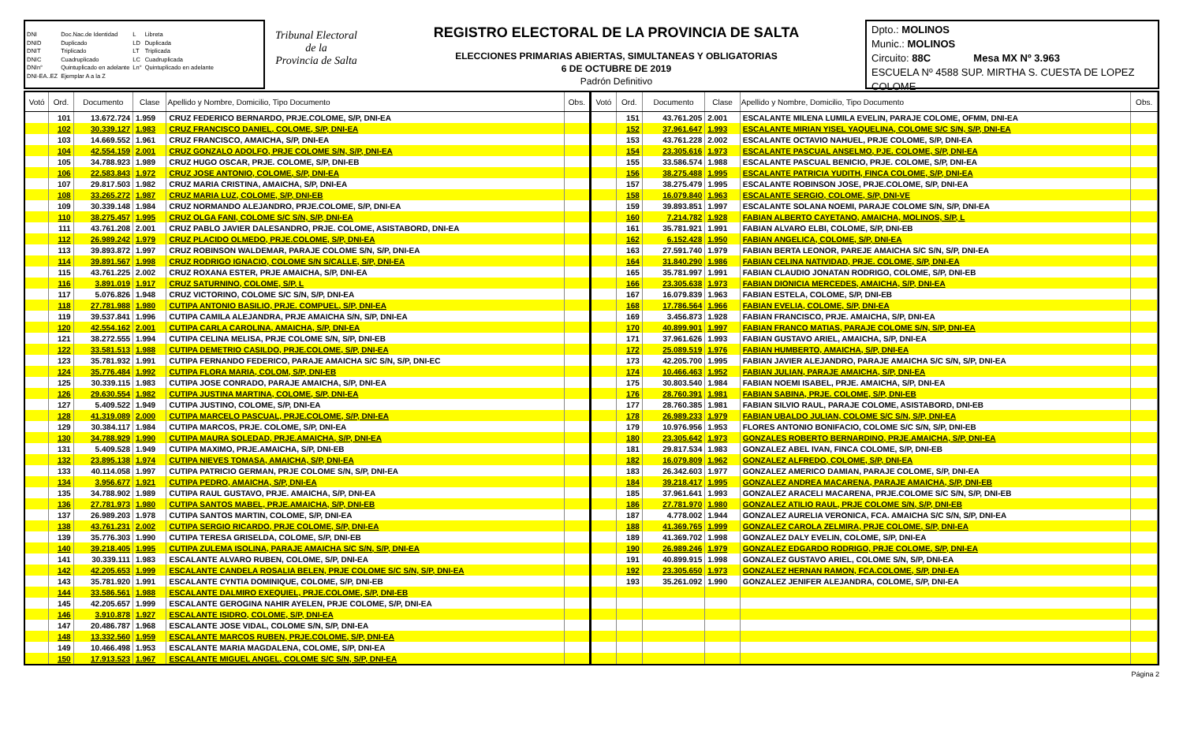| DNI | Doc.Nac.de Identidad | L | Libreta |
| DNID | Duplicado | LD | Duplicada |
| DNIT | Triplicado | LT | Triplicada |
| DNIC | Cuadruplicado | LC | Cuadruplicada |
| DNIn° | Quintuplicado en adelante | Ln° | Quintuplicado en adelante |
| DNI-EA..EZ | Ejemplar A a la Z | | |
Tribunal Electoral
de la
Provincia de Salta
REGISTRO ELECTORAL DE LA PROVINCIA DE SALTA
ELECCIONES PRIMARIAS ABIERTAS, SIMULTANEAS Y OBLIGATORIAS
6 DE OCTUBRE DE 2019
Padrón Definitivo
Dpto.: MOLINOS
Munic.: MOLINOS
Circuito: 88C Mesa MX Nº 3.963
ESCUELA Nº 4588 SUP. MIRTHA S. CUESTA DE LOPEZ COLOME
| Votó | Ord. | Documento | Clase | Apellido y Nombre, Domicilio, Tipo Documento | Obs. |
| --- | --- | --- | --- | --- | --- |
| | 101 | 13.672.724 | 1.959 | CRUZ FEDERICO BERNARDO, PRJE.COLOME, S/P, DNI-EA | |
| | 102 | 30.339.127 | 1.983 | CRUZ FRANCISCO DANIEL, COLOME, S/P, DNI-EA | |
| | 103 | 14.669.552 | 1.961 | CRUZ FRANCISCO, AMAICHA, S/P, DNI-EA | |
| | 104 | 42.554.159 | 2.001 | CRUZ GONZALO ADOLFO, PRJE COLOME S/N, S/P, DNI-EA | |
| | 105 | 34.788.923 | 1.989 | CRUZ HUGO OSCAR, PRJE. COLOME, S/P, DNI-EB | |
| | 106 | 22.583.843 | 1.972 | CRUZ JOSE ANTONIO, COLOME, S/P, DNI-EA | |
| | 107 | 29.817.503 | 1.982 | CRUZ MARIA CRISTINA, AMAICHA, S/P, DNI-EA | |
| | 108 | 33.265.272 | 1.987 | CRUZ MARIA LUZ, COLOME, S/P, DNI-EB | |
| | 109 | 30.339.148 | 1.984 | CRUZ NORMANDO ALEJANDRO, PRJE.COLOME, S/P, DNI-EA | |
| | 110 | 38.275.457 | 1.995 | CRUZ OLGA FANI, COLOME S/C S/N, S/P, DNI-EA | |
| | 111 | 43.761.208 | 2.001 | CRUZ PABLO JAVIER DALESANDRO, PRJE. COLOME, ASISTABORD, DNI-EA | |
| | 112 | 26.989.242 | 1.979 | CRUZ PLACIDO OLMEDO, PRJE.COLOME, S/P, DNI-EA | |
| | 113 | 39.893.872 | 1.997 | CRUZ ROBINSON WALDEMAR, PARAJE COLOME S/N, S/P, DNI-EA | |
| | 114 | 39.891.567 | 1.998 | CRUZ RODRIGO IGNACIO, COLOME S/N S/CALLE, S/P, DNI-EA | |
| | 115 | 43.761.225 | 2.002 | CRUZ ROXANA ESTER, PRJE AMAICHA, S/P, DNI-EA | |
| | 116 | 3.891.019 | 1.917 | CRUZ SATURNINO, COLOME, S/P, L | |
| | 117 | 5.076.826 | 1.948 | CRUZ VICTORINO, COLOME S/C S/N, S/P, DNI-EA | |
| | 118 | 27.781.988 | 1.980 | CUTIPA ANTONIO BASILIO, PRJE. COMPUEL, S/P, DNI-EA | |
| | 119 | 39.537.841 | 1.996 | CUTIPA CAMILA ALEJANDRA, PRJE AMAICHA S/N, S/P, DNI-EA | |
| | 120 | 42.554.162 | 2.001 | CUTIPA CARLA CAROLINA, AMAICHA, S/P, DNI-EA | |
| | 121 | 38.272.555 | 1.994 | CUTIPA CELINA MELISA, PRJE COLOME S/N, S/P, DNI-EB | |
| | 122 | 33.581.513 | 1.988 | CUTIPA DEMETRIO CASILDO, PRJE.COLOME, S/P, DNI-EA | |
| | 123 | 35.781.932 | 1.991 | CUTIPA FERNANDO FEDERICO, PARAJE AMAICHA S/C S/N, S/P, DNI-EC | |
| | 124 | 35.776.484 | 1.992 | CUTIPA FLORA MARIA, COLOM, S/P, DNI-EB | |
| | 125 | 30.339.115 | 1.983 | CUTIPA JOSE CONRADO, PARAJE AMAICHA, S/P, DNI-EA | |
| | 126 | 29.630.554 | 1.982 | CUTIPA JUSTINA MARTINA, COLOME, S/P, DNI-EA | |
| | 127 | 5.409.522 | 1.949 | CUTIPA JUSTINO, COLOME, S/P, DNI-EA | |
| | 128 | 41.319.089 | 2.000 | CUTIPA MARCELO PASCUAL, PRJE.COLOME, S/P, DNI-EA | |
| | 129 | 30.384.117 | 1.984 | CUTIPA MARCOS, PRJE. COLOME, S/P, DNI-EA | |
| | 130 | 34.788.929 | 1.990 | CUTIPA MAURA SOLEDAD, PRJE.AMAICHA, S/P, DNI-EA | |
| | 131 | 5.409.528 | 1.949 | CUTIPA MAXIMO, PRJE.AMAICHA, S/P, DNI-EB | |
| | 132 | 23.895.138 | 1.974 | CUTIPA NIEVES TOMASA, AMAICHA, S/P, DNI-EA | |
| | 133 | 40.114.058 | 1.997 | CUTIPA PATRICIO GERMAN, PRJE COLOME S/N, S/P, DNI-EA | |
| | 134 | 3.956.677 | 1.921 | CUTIPA PEDRO, AMAICHA, S/P, DNI-EA | |
| | 135 | 34.788.902 | 1.989 | CUTIPA RAUL GUSTAVO, PRJE. AMAICHA, S/P, DNI-EA | |
| | 136 | 27.781.973 | 1.980 | CUTIPA SANTOS MABEL, PRJE.AMAICHA, S/P, DNI-EB | |
| | 137 | 26.989.203 | 1.978 | CUTIPA SANTOS MARTIN, COLOME, S/P, DNI-EA | |
| | 138 | 43.761.231 | 2.002 | CUTIPA SERGIO RICARDO, PRJE COLOME, S/P, DNI-EA | |
| | 139 | 35.776.303 | 1.990 | CUTIPA TERESA GRISELDA, COLOME, S/P, DNI-EB | |
| | 140 | 39.218.405 | 1.995 | CUTIPA ZULEMA ISOLINA, PARAJE AMAICHA S/C S/N, S/P, DNI-EA | |
| | 141 | 30.339.111 | 1.983 | ESCALANTE ALVARO RUBEN, COLOME, S/P, DNI-EA | |
| | 142 | 42.205.653 | 1.999 | ESCALANTE CANDELA ROSALIA BELEN, PRJE COLOME S/C S/N, S/P, DNI-EA | |
| | 143 | 35.781.920 | 1.991 | ESCALANTE CYNTIA DOMINIQUE, COLOME, S/P, DNI-EB | |
| | 144 | 33.586.561 | 1.988 | ESCALANTE DALMIRO EXEQUIEL, PRJE.COLOME, S/P, DNI-EB | |
| | 145 | 42.205.657 | 1.999 | ESCALANTE GEROGINA NAHIR AYELEN, PRJE COLOME, S/P, DNI-EA | |
| | 146 | 3.910.878 | 1.927 | ESCALANTE ISIDRO, COLOME, S/P, DNI-EA | |
| | 147 | 20.486.787 | 1.968 | ESCALANTE JOSE VIDAL, COLOME S/N, S/P, DNI-EA | |
| | 148 | 13.332.560 | 1.959 | ESCALANTE MARCOS RUBEN, PRJE.COLOME, S/P, DNI-EA | |
| | 149 | 10.466.498 | 1.953 | ESCALANTE MARIA MAGDALENA, COLOME, S/P, DNI-EA | |
| | 150 | 17.913.523 | 1.967 | ESCALANTE MIGUEL ANGEL, COLOME S/C S/N, S/P, DNI-EA | |
| Votó | Ord. | Documento | Clase | Apellido y Nombre, Domicilio, Tipo Documento | Obs. |
| --- | --- | --- | --- | --- | --- |
| | 151 | 43.761.205 | 2.001 | ESCALANTE MILENA LUMILA EVELIN, PARAJE COLOME, OFMM, DNI-EA | |
| | 152 | 37.961.647 | 1.993 | ESCALANTE MIRIAN YISEL YAQUELINA, COLOME S/C S/N, S/P, DNI-EA | |
| | 153 | 43.761.228 | 2.002 | ESCALANTE OCTAVIO NAHUEL, PRJE COLOME, S/P, DNI-EA | |
| | 154 | 23.305.616 | 1.973 | ESCALANTE PASCUAL ANSELMO, PJE. COLOME, S/P, DNI-EA | |
| | 155 | 33.586.574 | 1.988 | ESCALANTE PASCUAL BENICIO, PRJE. COLOME, S/P, DNI-EA | |
| | 156 | 38.275.488 | 1.995 | ESCALANTE PATRICIA YUDITH, FINCA COLOME, S/P, DNI-EA | |
| | 157 | 38.275.479 | 1.995 | ESCALANTE ROBINSON JOSE, PRJE.COLOME, S/P, DNI-EA | |
| | 158 | 16.079.840 | 1.963 | ESCALANTE SERGIO, COLOME, S/P, DNI-VE | |
| | 159 | 39.893.851 | 1.997 | ESCALANTE SOLANA NOEMI, PARAJE COLOME S/N, S/P, DNI-EA | |
| | 160 | 7.214.782 | 1.928 | FABIAN ALBERTO CAYETANO, AMAICHA, MOLINOS, S/P, L | |
| | 161 | 35.781.921 | 1.991 | FABIAN ALVARO ELBI, COLOME, S/P, DNI-EB | |
| | 162 | 6.152.428 | 1.950 | FABIAN ANGELICA, COLOME, S/P, DNI-EA | |
| | 163 | 27.591.740 | 1.979 | FABIAN BERTA LEONOR, PAREJE AMAICHA S/C S/N, S/P, DNI-EA | |
| | 164 | 31.840.290 | 1.986 | FABIAN CELINA NATIVIDAD, PRJE. COLOME, S/P, DNI-EA | |
| | 165 | 35.781.997 | 1.991 | FABIAN CLAUDIO JONATAN RODRIGO, COLOME, S/P, DNI-EB | |
| | 166 | 23.305.638 | 1.973 | FABIAN DIONICIA MERCEDES, AMAICHA, S/P, DNI-EA | |
| | 167 | 16.079.839 | 1.963 | FABIAN ESTELA, COLOME, S/P, DNI-EB | |
| | 168 | 17.786.564 | 1.966 | FABIAN EVELIA, COLOME, S/P, DNI-EA | |
| | 169 | 3.456.873 | 1.928 | FABIAN FRANCISCO, PRJE. AMAICHA, S/P, DNI-EA | |
| | 170 | 40.899.901 | 1.997 | FABIAN FRANCO MATIAS, PARAJE COLOME S/N, S/P, DNI-EA | |
| | 171 | 37.961.626 | 1.993 | FABIAN GUSTAVO ARIEL, AMAICHA, S/P, DNI-EA | |
| | 172 | 25.089.519 | 1.976 | FABIAN HUMBERTO, AMAICHA, S/P, DNI-EA | |
| | 173 | 42.205.700 | 1.995 | FABIAN JAVIER ALEJANDRO, PARAJE AMAICHA S/C S/N, S/P, DNI-EA | |
| | 174 | 10.466.463 | 1.952 | FABIAN JULIAN, PARAJE AMAICHA, S/P, DNI-EA | |
| | 175 | 30.803.540 | 1.984 | FABIAN NOEMI ISABEL, PRJE. AMAICHA, S/P, DNI-EA | |
| | 176 | 28.760.391 | 1.981 | FABIAN SABINA, PRJE. COLOME, S/P, DNI-EB | |
| | 177 | 28.760.385 | 1.981 | FABIAN SILVIO RAUL, PARAJE COLOME, ASISTABORD, DNI-EB | |
| | 178 | 26.989.233 | 1.979 | FABIAN UBALDO JULIAN, COLOME S/C S/N, S/P, DNI-EA | |
| | 179 | 10.976.956 | 1.953 | FLORES ANTONIO BONIFACIO, COLOME S/C S/N, S/P, DNI-EB | |
| | 180 | 23.305.642 | 1.973 | GONZALES ROBERTO BERNARDINO, PRJE.AMAICHA, S/P, DNI-EA | |
| | 181 | 29.817.534 | 1.983 | GONZALEZ ABEL IVAN, FINCA COLOME, S/P, DNI-EB | |
| | 182 | 16.079.809 | 1.962 | GONZALEZ ALFREDO, COLOME, S/P, DNI-EA | |
| | 183 | 26.342.603 | 1.977 | GONZALEZ AMERICO DAMIAN, PARAJE COLOME, S/P, DNI-EA | |
| | 184 | 39.218.417 | 1.995 | GONZALEZ ANDREA MACARENA, PARAJE AMAICHA, S/P, DNI-EB | |
| | 185 | 37.961.641 | 1.993 | GONZALEZ ARACELI MACARENA, PRJE.COLOME S/C S/N, S/P, DNI-EB | |
| | 186 | 27.781.970 | 1.980 | GONZALEZ ATILIO RAUL, PRJE COLOME S/N, S/P, DNI-EB | |
| | 187 | 4.778.002 | 1.944 | GONZALEZ AURELIA VERONICA, FCA. AMAICHA S/C S/N, S/P, DNI-EA | |
| | 188 | 41.369.765 | 1.999 | GONZALEZ CAROLA ZELMIRA, PRJE COLOME, S/P, DNI-EA | |
| | 189 | 41.369.702 | 1.998 | GONZALEZ DALY EVELIN, COLOME, S/P, DNI-EA | |
| | 190 | 26.989.246 | 1.979 | GONZALEZ EDGARDO RODRIGO, PRJE COLOME, S/P, DNI-EA | |
| | 191 | 40.899.915 | 1.998 | GONZALEZ GUSTAVO ARIEL, COLOME S/N, S/P, DNI-EA | |
| | 192 | 23.305.650 | 1.973 | GONZALEZ HERNAN RAMON, FCA.COLOME, S/P, DNI-EA | |
| | 193 | 35.261.092 | 1.990 | GONZALEZ JENIFER ALEJANDRA, COLOME, S/P, DNI-EA | |
Página 2